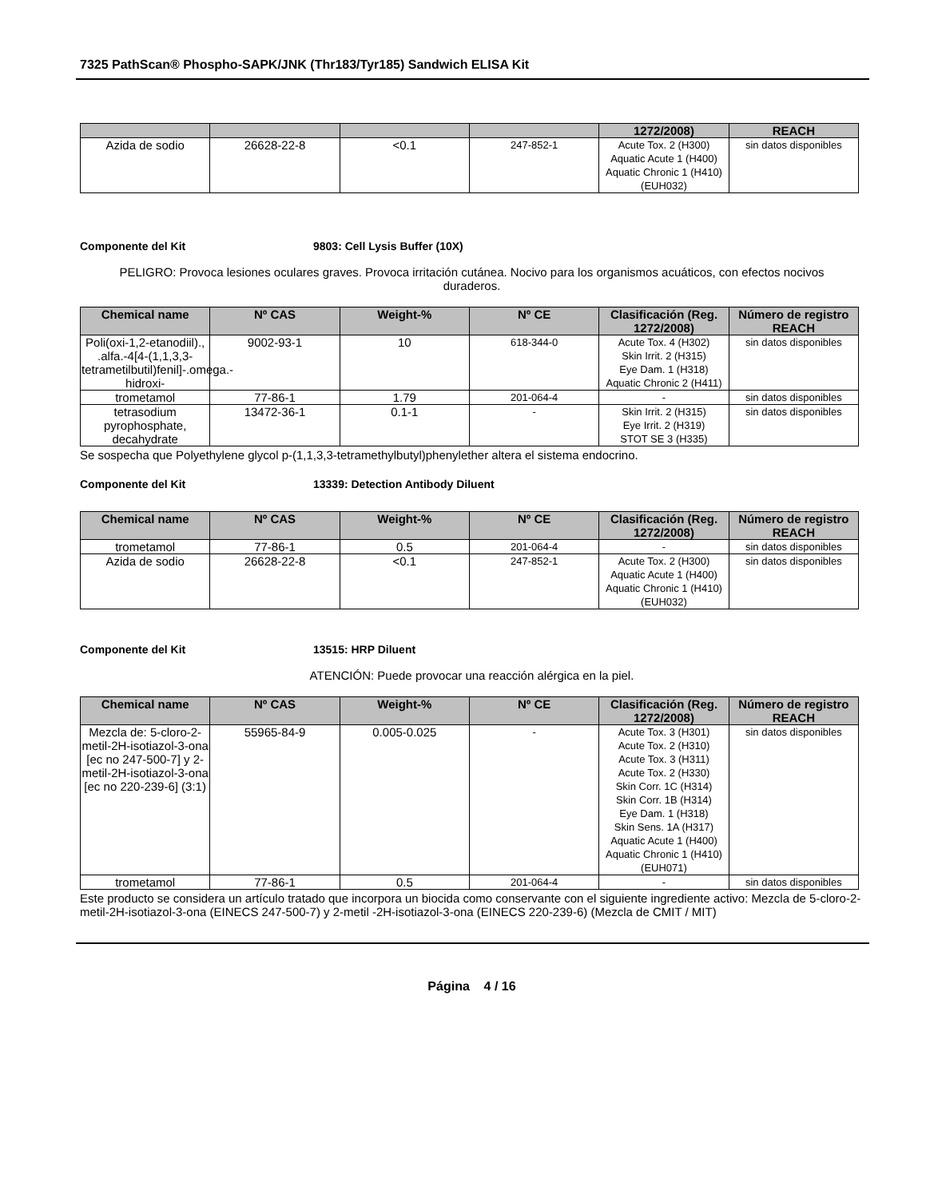7325 PathScan® Phospho-SAPK/JNK (Thr183/Tyr185) Sandwich ELISA Kit
| | | | | 1272/2008) | REACH |
| --- | --- | --- | --- | --- | --- |
| Azida de sodio | 26628-22-8 | <0.1 | 247-852-1 | Acute Tox. 2 (H300) Aquatic Acute 1 (H400) Aquatic Chronic 1 (H410) (EUH032) | sin datos disponibles |
Componente del Kit 9803: Cell Lysis Buffer (10X)
PELIGRO: Provoca lesiones oculares graves. Provoca irritación cutánea. Nocivo para los organismos acuáticos, con efectos nocivos duraderos.
| Chemical name | Nº CAS | Weight-% | Nº CE | Clasificación (Reg. 1272/2008) | Número de registro REACH |
| --- | --- | --- | --- | --- | --- |
| Poli(oxi-1,2-etanodiil)., .alfa.-4[4-(1,1,3,3-tetrametilbutil)fenil]-.omega.-hidroxi- | 9002-93-1 | 10 | 618-344-0 | Acute Tox. 4 (H302) Skin Irrit. 2 (H315) Eye Dam. 1 (H318) Aquatic Chronic 2 (H411) | sin datos disponibles |
| trometamol | 77-86-1 | 1.79 | 201-064-4 | - | sin datos disponibles |
| tetrasodium pyrophosphate, decahydrate | 13472-36-1 | 0.1-1 | - | Skin Irrit. 2 (H315) Eye Irrit. 2 (H319) STOT SE 3 (H335) | sin datos disponibles |
Se sospecha que Polyethylene glycol p-(1,1,3,3-tetramethylbutyl)phenylether altera el sistema endocrino.
Componente del Kit 13339: Detection Antibody Diluent
| Chemical name | Nº CAS | Weight-% | Nº CE | Clasificación (Reg. 1272/2008) | Número de registro REACH |
| --- | --- | --- | --- | --- | --- |
| trometamol | 77-86-1 | 0.5 | 201-064-4 | - | sin datos disponibles |
| Azida de sodio | 26628-22-8 | <0.1 | 247-852-1 | Acute Tox. 2 (H300) Aquatic Acute 1 (H400) Aquatic Chronic 1 (H410) (EUH032) | sin datos disponibles |
Componente del Kit 13515: HRP Diluent
ATENCIÓN: Puede provocar una reacción alérgica en la piel.
| Chemical name | Nº CAS | Weight-% | Nº CE | Clasificación (Reg. 1272/2008) | Número de registro REACH |
| --- | --- | --- | --- | --- | --- |
| Mezcla de: 5-cloro-2-metil-2H-isotiazol-3-ona [ec no 247-500-7] y 2-metil-2H-isotiazol-3-ona [ec no 220-239-6] (3:1) | 55965-84-9 | 0.005-0.025 | - | Acute Tox. 3 (H301) Acute Tox. 2 (H310) Acute Tox. 3 (H311) Acute Tox. 2 (H330) Skin Corr. 1C (H314) Skin Corr. 1B (H314) Eye Dam. 1 (H318) Skin Sens. 1A (H317) Aquatic Acute 1 (H400) Aquatic Chronic 1 (H410) (EUH071) | sin datos disponibles |
| trometamol | 77-86-1 | 0.5 | 201-064-4 | - | sin datos disponibles |
Este producto se considera un artículo tratado que incorpora un biocida como conservante con el siguiente ingrediente activo: Mezcla de 5-cloro-2-metil-2H-isotiazol-3-ona (EINECS 247-500-7) y 2-metil -2H-isotiazol-3-ona (EINECS 220-239-6) (Mezcla de CMIT / MIT)
Página 4 / 16